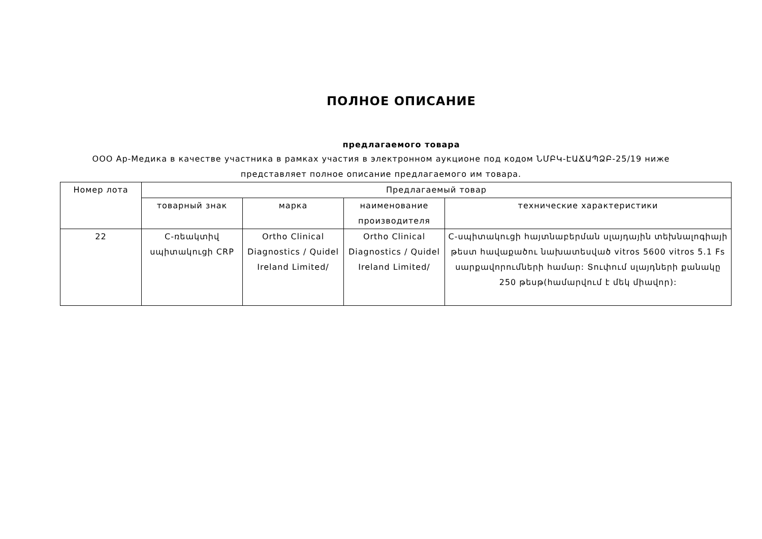ПОЛНОЕ ОПИСАНИЕ
предлагаемого товара
ООО Ар-Медика в качестве участника в рамках участия в электронном аукционе под кодом ՆՄԲԿ-ԷԱՃԱՊՁԲ-25/19 ниже представляет полное описание предлагаемого им товара.
| Номер лота | Предлагаемый товар | | | |
| --- | --- | --- | --- | --- |
| | товарный знак | марка | наименование производителя | технические характеристики |
| 22 | C-ռեակտիվ սպիտակուցի CRP | Ortho Clinical Diagnostics / Quidel Ireland Limited/ | Ortho Clinical Diagnostics / Quidel Ireland Limited/ | C-սպիտակուցի հայտնաբերման սլայդային տեխնալոգիայի թեստ հավաքածու նախատեսված vitros 5600 vitros 5.1 Fs սարքավորումների համար: Տուփում սլայդների քանակը 250 թեսթ(համարվում է մեկ միավոր): |